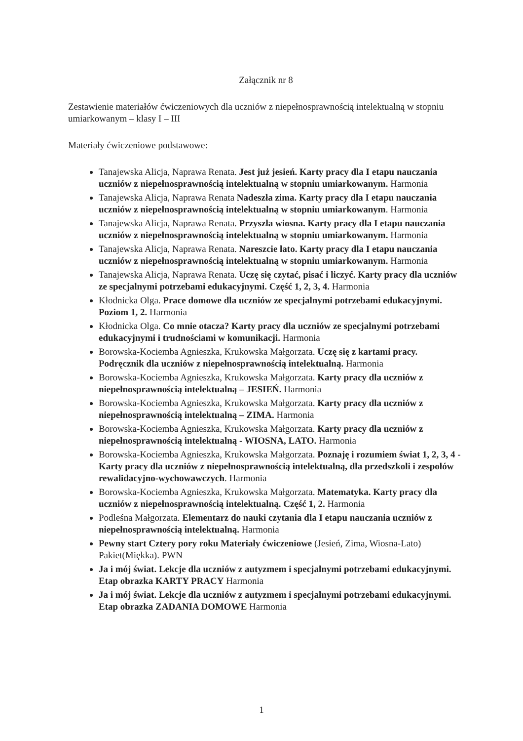Załącznik nr 8
Zestawienie materiałów ćwiczeniowych dla uczniów z niepełnosprawnością intelektualną w stopniu umiarkowanym – klasy I – III
Materiały ćwiczeniowe podstawowe:
Tanajewska Alicja, Naprawa Renata. Jest już jesień. Karty pracy dla I etapu nauczania uczniów z niepełnosprawnością intelektualną w stopniu umiarkowanym. Harmonia
Tanajewska Alicja, Naprawa Renata Nadeszła zima. Karty pracy dla I etapu nauczania uczniów z niepełnosprawnością intelektualną w stopniu umiarkowanym. Harmonia
Tanajewska Alicja, Naprawa Renata. Przyszła wiosna. Karty pracy dla I etapu nauczania uczniów z niepełnosprawnością intelektualną w stopniu umiarkowanym. Harmonia
Tanajewska Alicja, Naprawa Renata. Nareszcie lato. Karty pracy dla I etapu nauczania uczniów z niepełnosprawnością intelektualną w stopniu umiarkowanym. Harmonia
Tanajewska Alicja, Naprawa Renata. Uczę się czytać, pisać i liczyć. Karty pracy dla uczniów ze specjalnymi potrzebami edukacyjnymi. Część 1, 2, 3, 4. Harmonia
Kłodnicka Olga. Prace domowe dla uczniów ze specjalnymi potrzebami edukacyjnymi. Poziom 1, 2. Harmonia
Kłodnicka Olga. Co mnie otacza? Karty pracy dla uczniów ze specjalnymi potrzebami edukacyjnymi i trudnościami w komunikacji. Harmonia
Borowska-Kociemba Agnieszka, Krukowska Małgorzata. Uczę się z kartami pracy. Podręcznik dla uczniów z niepełnosprawnością intelektualną. Harmonia
Borowska-Kociemba Agnieszka, Krukowska Małgorzata. Karty pracy dla uczniów z niepełnosprawnością intelektualną – JESIEŃ. Harmonia
Borowska-Kociemba Agnieszka, Krukowska Małgorzata. Karty pracy dla uczniów z niepełnosprawnością intelektualną – ZIMA. Harmonia
Borowska-Kociemba Agnieszka, Krukowska Małgorzata. Karty pracy dla uczniów z niepełnosprawnością intelektualną - WIOSNA, LATO. Harmonia
Borowska-Kociemba Agnieszka, Krukowska Małgorzata. Poznaję i rozumiem świat 1, 2, 3, 4 - Karty pracy dla uczniów z niepełnosprawnością intelektualną, dla przedszkoli i zespołów rewalidacyjno-wychowawczych. Harmonia
Borowska-Kociemba Agnieszka, Krukowska Małgorzata. Matematyka. Karty pracy dla uczniów z niepełnosprawnością intelektualną. Część 1, 2. Harmonia
Podleśna Małgorzata. Elementarz do nauki czytania dla I etapu nauczania uczniów z niepełnosprawnością intelektualną. Harmonia
Pewny start Cztery pory roku Materiały ćwiczeniowe (Jesień, Zima, Wiosna-Lato) Pakiet(Miękka). PWN
Ja i mój świat. Lekcje dla uczniów z autyzmem i specjalnymi potrzebami edukacyjnymi. Etap obrazka KARTY PRACY Harmonia
Ja i mój świat. Lekcje dla uczniów z autyzmem i specjalnymi potrzebami edukacyjnymi. Etap obrazka ZADANIA DOMOWE Harmonia
1